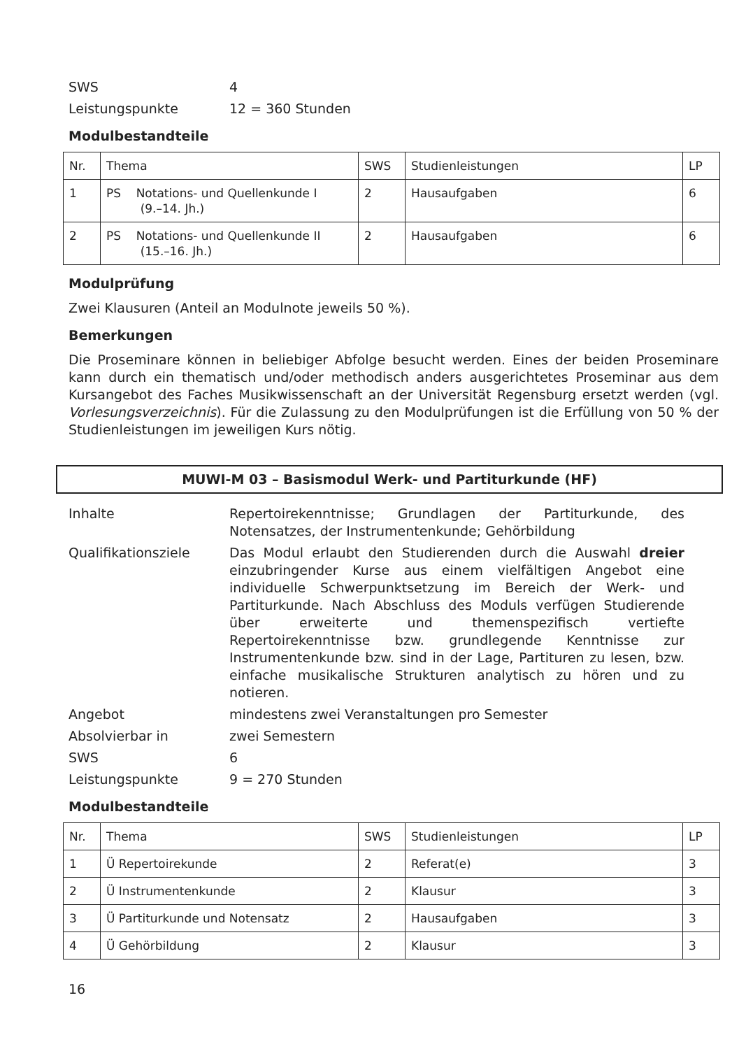SWS 4
Leistungspunkte 12 = 360 Stunden
Modulbestandteile
| Nr. | Thema | SWS | Studienleistungen | LP |
| 1 | PS Notations- und Quellenkunde I (9.–14. Jh.) | 2 | Hausaufgaben | 6 |
| 2 | PS Notations- und Quellenkunde II (15.–16. Jh.) | 2 | Hausaufgaben | 6 |
Modulprüfung
Zwei Klausuren (Anteil an Modulnote jeweils 50 %).
Bemerkungen
Die Proseminare können in beliebiger Abfolge besucht werden. Eines der beiden Proseminare kann durch ein thematisch und/oder methodisch anders ausgerichtetes Proseminar aus dem Kursangebot des Faches Musikwissenschaft an der Universität Regensburg ersetzt werden (vgl. Vorlesungsverzeichnis). Für die Zulassung zu den Modulprüfungen ist die Erfüllung von 50 % der Studienleistungen im jeweiligen Kurs nötig.
MUWI-M 03 – Basismodul Werk- und Partiturkunde (HF)
Inhalte Repertoirekenntnisse; Grundlagen der Partiturkunde, des Notensatzes, der Instrumentenkunde; Gehörbildung
Qualifikationsziele Das Modul erlaubt den Studierenden durch die Auswahl dreier einzubringender Kurse aus einem vielfältigen Angebot eine individuelle Schwerpunktsetzung im Bereich der Werk- und Partiturkunde. Nach Abschluss des Moduls verfügen Studierende über erweiterte und themenspezifisch vertiefte Repertoirekenntnisse bzw. grundlegende Kenntnisse zur Instrumentenkunde bzw. sind in der Lage, Partituren zu lesen, bzw. einfache musikalische Strukturen analytisch zu hören und zu notieren.
Angebot mindestens zwei Veranstaltungen pro Semester
Absolvierbar in zwei Semestern
SWS 6
Leistungspunkte 9 = 270 Stunden
Modulbestandteile
| Nr. | Thema | SWS | Studienleistungen | LP |
| 1 | Ü Repertoirekunde | 2 | Referat(e) | 3 |
| 2 | Ü Instrumentenkunde | 2 | Klausur | 3 |
| 3 | Ü Partiturkunde und Notensatz | 2 | Hausaufgaben | 3 |
| 4 | Ü Gehörbildung | 2 | Klausur | 3 |
16